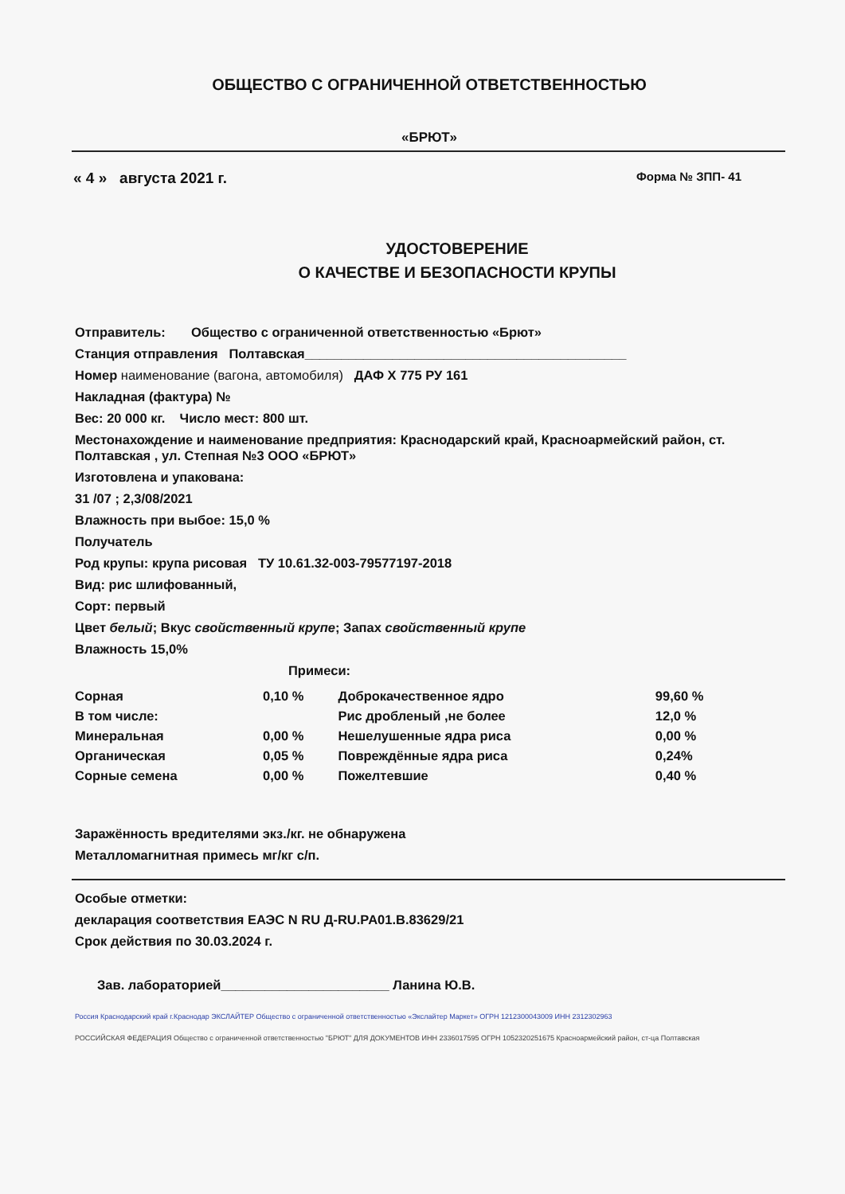ОБЩЕСТВО С ОГРАНИЧЕННОЙ ОТВЕТСТВЕННОСТЬЮ
«БРЮТ»
« 4 » августа 2021 г. Форма № ЗПП- 41
УДОСТОВЕРЕНИЕ
О КАЧЕСТВЕ И БЕЗОПАСНОСТИ КРУПЫ
Отправитель: Общество с ограниченной ответственностью «Брют»
Станция отправления Полтавская____________________________________________
Номер наименование (вагона, автомобиля) ДАФ Х 775 РУ 161
Накладная (фактура) №
Вес: 20 000 кг. Число мест: 800 шт.
Местонахождение и наименование предприятия: Краснодарский край, Красноармейский район, ст. Полтавская , ул. Степная №3 ООО «БРЮТ»
Изготовлена и упакована:
31 /07 ; 2,3/08/2021
Влажность при выбое: 15,0 %
Получатель
Род крупы: крупа рисовая ТУ 10.61.32-003-79577197-2018
Вид: рис шлифованный,
Сорт: первый
Цвет белый; Вкус свойственный крупе; Запах свойственный крупе
Влажность 15,0%
Примеси:
| Сорная | 0,10 % | Доброкачественное ядро | 99,60 % |
| В том числе: | | Рис дробленый ,не более | 12,0 % |
| Минеральная | 0,00 % | Нешелушенные ядра риса | 0,00 % |
| Органическая | 0,05 % | Повреждённые ядра риса | 0,24% |
| Сорные семена | 0,00 % | Пожелтевшие | 0,40 % |
Заражённость вредителями экз./кг. не обнаружена
Металломагнитная примесь мг/кг с/п.
Особые отметки:
декларация соответствия ЕАЭС N RU Д-RU.PA01.B.83629/21
Срок действия по 30.03.2024 г.
Зав. лабораторией_______________________ Ланина Ю.В.
Россия Краснодарский край г.Краснодар ЭКСЛАЙТЕР Общество с ограниченной ответственностью «Экслайтер Маркет» ОГРН 1212300043009 ИНН 2312302963
РОССИЙСКАЯ ФЕДЕРАЦИЯ Общество с ограниченной ответственностью "БРЮТ" ДЛЯ ДОКУМЕНТОВ ИНН 2336017595 ОГРН 1052320251675 Красноармейский район, ст-ца Полтавская